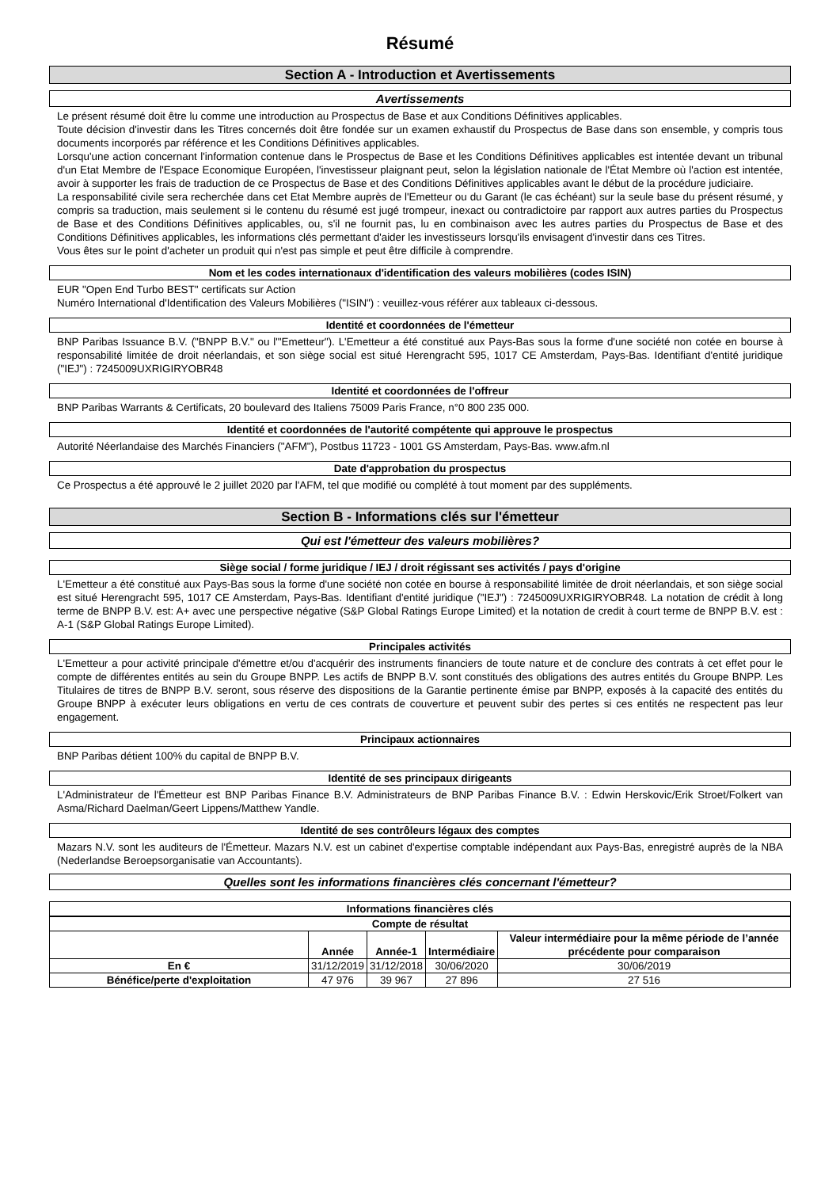Résumé
Section A - Introduction et Avertissements
Avertissements
Le présent résumé doit être lu comme une introduction au Prospectus de Base et aux Conditions Définitives applicables.
Toute décision d'investir dans les Titres concernés doit être fondée sur un examen exhaustif du Prospectus de Base dans son ensemble, y compris tous documents incorporés par référence et les Conditions Définitives applicables.
Lorsqu'une action concernant l'information contenue dans le Prospectus de Base et les Conditions Définitives applicables est intentée devant un tribunal d'un Etat Membre de l'Espace Economique Européen, l'investisseur plaignant peut, selon la législation nationale de l'État Membre où l'action est intentée, avoir à supporter les frais de traduction de ce Prospectus de Base et des Conditions Définitives applicables avant le début de la procédure judiciaire.
La responsabilité civile sera recherchée dans cet Etat Membre auprès de l'Emetteur ou du Garant (le cas échéant) sur la seule base du présent résumé, y compris sa traduction, mais seulement si le contenu du résumé est jugé trompeur, inexact ou contradictoire par rapport aux autres parties du Prospectus de Base et des Conditions Définitives applicables, ou, s'il ne fournit pas, lu en combinaison avec les autres parties du Prospectus de Base et des Conditions Définitives applicables, les informations clés permettant d'aider les investisseurs lorsqu'ils envisagent d'investir dans ces Titres.
Vous êtes sur le point d'acheter un produit qui n'est pas simple et peut être difficile à comprendre.
Nom et les codes internationaux d'identification des valeurs mobilières (codes ISIN)
EUR "Open End Turbo BEST" certificats sur Action
Numéro International d'Identification des Valeurs Mobilières ("ISIN") : veuillez-vous référer aux tableaux ci-dessous.
Identité et coordonnées de l'émetteur
BNP Paribas Issuance B.V. ("BNPP B.V." ou l'"Emetteur"). L'Emetteur a été constitué aux Pays-Bas sous la forme d'une société non cotée en bourse à responsabilité limitée de droit néerlandais, et son siège social est situé Herengracht 595, 1017 CE Amsterdam, Pays-Bas. Identifiant d'entité juridique ("IEJ") : 7245009UXRIGIRYOBR48
Identité et coordonnées de l'offreur
BNP Paribas Warrants & Certificats, 20 boulevard des Italiens 75009 Paris France, n°0 800 235 000.
Identité et coordonnées de l'autorité compétente qui approuve le prospectus
Autorité Néerlandaise des Marchés Financiers ("AFM"), Postbus 11723 - 1001 GS Amsterdam, Pays-Bas. www.afm.nl
Date d'approbation du prospectus
Ce Prospectus a été approuvé le 2 juillet 2020 par l'AFM, tel que modifié ou complété à tout moment par des suppléments.
Section B - Informations clés sur l'émetteur
Qui est l'émetteur des valeurs mobilières?
Siège social / forme juridique / IEJ / droit régissant ses activités / pays d'origine
L'Emetteur a été constitué aux Pays-Bas sous la forme d'une société non cotée en bourse à responsabilité limitée de droit néerlandais, et son siège social est situé Herengracht 595, 1017 CE Amsterdam, Pays-Bas. Identifiant d'entité juridique ("IEJ") : 7245009UXRIGIRYOBR48. La notation de crédit à long terme de BNPP B.V. est: A+ avec une perspective négative (S&P Global Ratings Europe Limited) et la notation de credit à court terme de BNPP B.V. est : A-1 (S&P Global Ratings Europe Limited).
Principales activités
L'Emetteur a pour activité principale d'émettre et/ou d'acquérir des instruments financiers de toute nature et de conclure des contrats à cet effet pour le compte de différentes entités au sein du Groupe BNPP. Les actifs de BNPP B.V. sont constitués des obligations des autres entités du Groupe BNPP. Les Titulaires de titres de BNPP B.V. seront, sous réserve des dispositions de la Garantie pertinente émise par BNPP, exposés à la capacité des entités du Groupe BNPP à exécuter leurs obligations en vertu de ces contrats de couverture et peuvent subir des pertes si ces entités ne respectent pas leur engagement.
Principaux actionnaires
BNP Paribas détient 100% du capital de BNPP B.V.
Identité de ses principaux dirigeants
L'Administrateur de l'Émetteur est BNP Paribas Finance B.V. Administrateurs de BNP Paribas Finance B.V. : Edwin Herskovic/Erik Stroet/Folkert van Asma/Richard Daelman/Geert Lippens/Matthew Yandle.
Identité de ses contrôleurs légaux des comptes
Mazars N.V. sont les auditeurs de l'Émetteur. Mazars N.V. est un cabinet d'expertise comptable indépendant aux Pays-Bas, enregistré auprès de la NBA (Nederlandse Beroepsorganisatie van Accountants).
Quelles sont les informations financières clés concernant l'émetteur?
Informations financières clés
| Compte de résultat | | | | |
| --- | --- | --- | --- | --- |
| | Année | Année-1 | Intermédiaire | Valeur intermédiaire pour la même période de l’année précédente pour comparaison |
| En € | 31/12/2019 | 31/12/2018 | 30/06/2020 | 30/06/2019 |
| Bénéfice/perte d'exploitation | 47 976 | 39 967 | 27 896 | 27 516 |